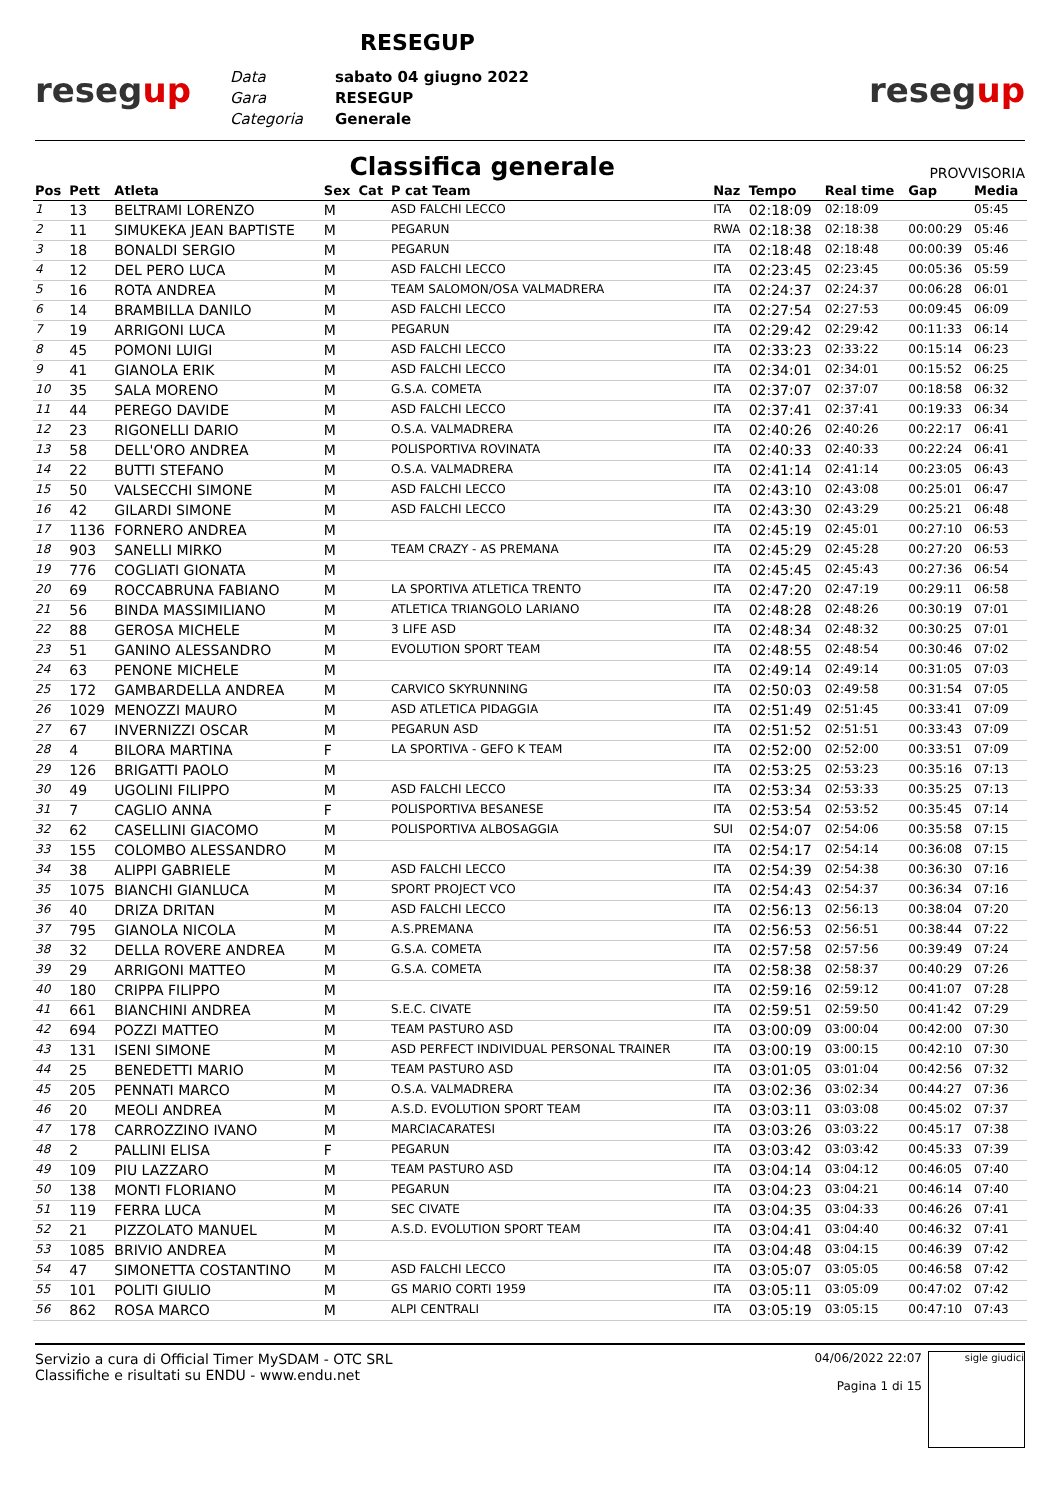resegup
RESEGUP
Data sabato 04 giugno 2022
Gara RESEGUP
Categoria Generale
resegup
Classifica generale
PROVVISORIA
| Pos | Pett | Atleta | Sex | Cat | P cat Team | Naz | Tempo | Real time | Gap | Media |
| --- | --- | --- | --- | --- | --- | --- | --- | --- | --- | --- |
| 1 | 13 | BELTRAMI LORENZO | M | | ASD FALCHI LECCO | ITA | 02:18:09 | 02:18:09 | | 05:45 |
| 2 | 11 | SIMUKEKA JEAN BAPTISTE | M | | PEGARUN | RWA | 02:18:38 | 02:18:38 | 00:00:29 | 05:46 |
| 3 | 18 | BONALDI SERGIO | M | | PEGARUN | ITA | 02:18:48 | 02:18:48 | 00:00:39 | 05:46 |
| 4 | 12 | DEL PERO LUCA | M | | ASD FALCHI LECCO | ITA | 02:23:45 | 02:23:45 | 00:05:36 | 05:59 |
| 5 | 16 | ROTA ANDREA | M | | TEAM SALOMON/OSA VALMADRERA | ITA | 02:24:37 | 02:24:37 | 00:06:28 | 06:01 |
| 6 | 14 | BRAMBILLA DANILO | M | | ASD FALCHI LECCO | ITA | 02:27:54 | 02:27:53 | 00:09:45 | 06:09 |
| 7 | 19 | ARRIGONI LUCA | M | | PEGARUN | ITA | 02:29:42 | 02:29:42 | 00:11:33 | 06:14 |
| 8 | 45 | POMONI LUIGI | M | | ASD FALCHI LECCO | ITA | 02:33:23 | 02:33:22 | 00:15:14 | 06:23 |
| 9 | 41 | GIANOLA ERIK | M | | ASD FALCHI LECCO | ITA | 02:34:01 | 02:34:01 | 00:15:52 | 06:25 |
| 10 | 35 | SALA MORENO | M | | G.S.A. COMETA | ITA | 02:37:07 | 02:37:07 | 00:18:58 | 06:32 |
| 11 | 44 | PEREGO DAVIDE | M | | ASD FALCHI LECCO | ITA | 02:37:41 | 02:37:41 | 00:19:33 | 06:34 |
| 12 | 23 | RIGONELLI DARIO | M | | O.S.A. VALMADRERA | ITA | 02:40:26 | 02:40:26 | 00:22:17 | 06:41 |
| 13 | 58 | DELL'ORO ANDREA | M | | POLISPORTIVA ROVINATA | ITA | 02:40:33 | 02:40:33 | 00:22:24 | 06:41 |
| 14 | 22 | BUTTI STEFANO | M | | O.S.A. VALMADRERA | ITA | 02:41:14 | 02:41:14 | 00:23:05 | 06:43 |
| 15 | 50 | VALSECCHI SIMONE | M | | ASD FALCHI LECCO | ITA | 02:43:10 | 02:43:08 | 00:25:01 | 06:47 |
| 16 | 42 | GILARDI SIMONE | M | | ASD FALCHI LECCO | ITA | 02:43:30 | 02:43:29 | 00:25:21 | 06:48 |
| 17 | 1136 | FORNERO ANDREA | M | | | ITA | 02:45:19 | 02:45:01 | 00:27:10 | 06:53 |
| 18 | 903 | SANELLI MIRKO | M | | TEAM CRAZY - AS PREMANA | ITA | 02:45:29 | 02:45:28 | 00:27:20 | 06:53 |
| 19 | 776 | COGLIATI GIONATA | M | | | ITA | 02:45:45 | 02:45:43 | 00:27:36 | 06:54 |
| 20 | 69 | ROCCABRUNA FABIANO | M | | LA SPORTIVA ATLETICA TRENTO | ITA | 02:47:20 | 02:47:19 | 00:29:11 | 06:58 |
| 21 | 56 | BINDA MASSIMILIANO | M | | ATLETICA TRIANGOLO LARIANO | ITA | 02:48:28 | 02:48:26 | 00:30:19 | 07:01 |
| 22 | 88 | GEROSA MICHELE | M | | 3 LIFE ASD | ITA | 02:48:34 | 02:48:32 | 00:30:25 | 07:01 |
| 23 | 51 | GANINO ALESSANDRO | M | | EVOLUTION SPORT TEAM | ITA | 02:48:55 | 02:48:54 | 00:30:46 | 07:02 |
| 24 | 63 | PENONE MICHELE | M | | | ITA | 02:49:14 | 02:49:14 | 00:31:05 | 07:03 |
| 25 | 172 | GAMBARDELLA ANDREA | M | | CARVICO SKYRUNNING | ITA | 02:50:03 | 02:49:58 | 00:31:54 | 07:05 |
| 26 | 1029 | MENOZZI MAURO | M | | ASD ATLETICA PIDAGGIA | ITA | 02:51:49 | 02:51:45 | 00:33:41 | 07:09 |
| 27 | 67 | INVERNIZZI OSCAR | M | | PEGARUN ASD | ITA | 02:51:52 | 02:51:51 | 00:33:43 | 07:09 |
| 28 | 4 | BILORA MARTINA | F | | LA SPORTIVA - GEFO K TEAM | ITA | 02:52:00 | 02:52:00 | 00:33:51 | 07:09 |
| 29 | 126 | BRIGATTI PAOLO | M | | | ITA | 02:53:25 | 02:53:23 | 00:35:16 | 07:13 |
| 30 | 49 | UGOLINI FILIPPO | M | | ASD FALCHI LECCO | ITA | 02:53:34 | 02:53:33 | 00:35:25 | 07:13 |
| 31 | 7 | CAGLIO ANNA | F | | POLISPORTIVA BESANESE | ITA | 02:53:54 | 02:53:52 | 00:35:45 | 07:14 |
| 32 | 62 | CASELLINI GIACOMO | M | | POLISPORTIVA ALBOSAGGIA | SUI | 02:54:07 | 02:54:06 | 00:35:58 | 07:15 |
| 33 | 155 | COLOMBO ALESSANDRO | M | | | ITA | 02:54:17 | 02:54:14 | 00:36:08 | 07:15 |
| 34 | 38 | ALIPPI GABRIELE | M | | ASD FALCHI LECCO | ITA | 02:54:39 | 02:54:38 | 00:36:30 | 07:16 |
| 35 | 1075 | BIANCHI GIANLUCA | M | | SPORT PROJECT VCO | ITA | 02:54:43 | 02:54:37 | 00:36:34 | 07:16 |
| 36 | 40 | DRIZA DRITAN | M | | ASD FALCHI LECCO | ITA | 02:56:13 | 02:56:13 | 00:38:04 | 07:20 |
| 37 | 795 | GIANOLA NICOLA | M | | A.S.PREMANA | ITA | 02:56:53 | 02:56:51 | 00:38:44 | 07:22 |
| 38 | 32 | DELLA ROVERE ANDREA | M | | G.S.A. COMETA | ITA | 02:57:58 | 02:57:56 | 00:39:49 | 07:24 |
| 39 | 29 | ARRIGONI MATTEO | M | | G.S.A. COMETA | ITA | 02:58:38 | 02:58:37 | 00:40:29 | 07:26 |
| 40 | 180 | CRIPPA FILIPPO | M | | | ITA | 02:59:16 | 02:59:12 | 00:41:07 | 07:28 |
| 41 | 661 | BIANCHINI ANDREA | M | | S.E.C. CIVATE | ITA | 02:59:51 | 02:59:50 | 00:41:42 | 07:29 |
| 42 | 694 | POZZI MATTEO | M | | TEAM PASTURO ASD | ITA | 03:00:09 | 03:00:04 | 00:42:00 | 07:30 |
| 43 | 131 | ISENI SIMONE | M | | ASD PERFECT INDIVIDUAL PERSONAL TRAINER | ITA | 03:00:19 | 03:00:15 | 00:42:10 | 07:30 |
| 44 | 25 | BENEDETTI MARIO | M | | TEAM PASTURO ASD | ITA | 03:01:05 | 03:01:04 | 00:42:56 | 07:32 |
| 45 | 205 | PENNATI MARCO | M | | O.S.A. VALMADRERA | ITA | 03:02:36 | 03:02:34 | 00:44:27 | 07:36 |
| 46 | 20 | MEOLI ANDREA | M | | A.S.D. EVOLUTION SPORT TEAM | ITA | 03:03:11 | 03:03:08 | 00:45:02 | 07:37 |
| 47 | 178 | CARROZZINO IVANO | M | | MARCIACARATESI | ITA | 03:03:26 | 03:03:22 | 00:45:17 | 07:38 |
| 48 | 2 | PALLINI ELISA | F | | PEGARUN | ITA | 03:03:42 | 03:03:42 | 00:45:33 | 07:39 |
| 49 | 109 | PIU LAZZARO | M | | TEAM PASTURO ASD | ITA | 03:04:14 | 03:04:12 | 00:46:05 | 07:40 |
| 50 | 138 | MONTI FLORIANO | M | | PEGARUN | ITA | 03:04:23 | 03:04:21 | 00:46:14 | 07:40 |
| 51 | 119 | FERRA LUCA | M | | SEC CIVATE | ITA | 03:04:35 | 03:04:33 | 00:46:26 | 07:41 |
| 52 | 21 | PIZZOLATO MANUEL | M | | A.S.D. EVOLUTION SPORT TEAM | ITA | 03:04:41 | 03:04:40 | 00:46:32 | 07:41 |
| 53 | 1085 | BRIVIO ANDREA | M | | | ITA | 03:04:48 | 03:04:15 | 00:46:39 | 07:42 |
| 54 | 47 | SIMONETTA COSTANTINO | M | | ASD FALCHI LECCO | ITA | 03:05:07 | 03:05:05 | 00:46:58 | 07:42 |
| 55 | 101 | POLITI GIULIO | M | | GS MARIO CORTI 1959 | ITA | 03:05:11 | 03:05:09 | 00:47:02 | 07:42 |
| 56 | 862 | ROSA MARCO | M | | ALPI CENTRALI | ITA | 03:05:19 | 03:05:15 | 00:47:10 | 07:43 |
Servizio a cura di Official Timer MySDAM - OTC SRL
Classifiche e risultati su ENDU - www.endu.net
04/06/2022 22:07
Pagina 1 di 15
sigle giudici